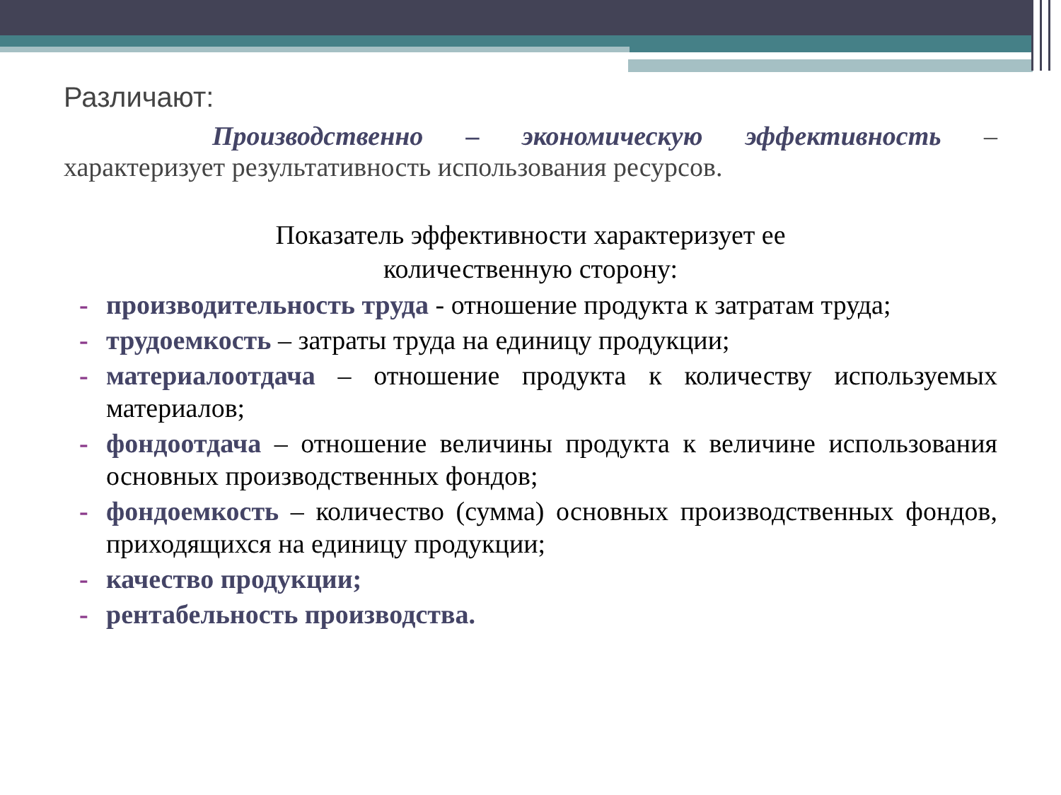Различают:
Производственно – экономическую эффективность – характеризует результативность использования ресурсов.
Показатель эффективности характеризует ее
количественную сторону:
- производительность труда - отношение продукта к затратам труда;
- трудоемкость – затраты труда на единицу продукции;
- материалоотдача – отношение продукта к количеству используемых материалов;
- фондоотдача – отношение величины продукта к величине использования основных производственных фондов;
- фондоемкость – количество (сумма) основных производственных фондов, приходящихся на единицу продукции;
- качество продукции;
- рентабельность производства.